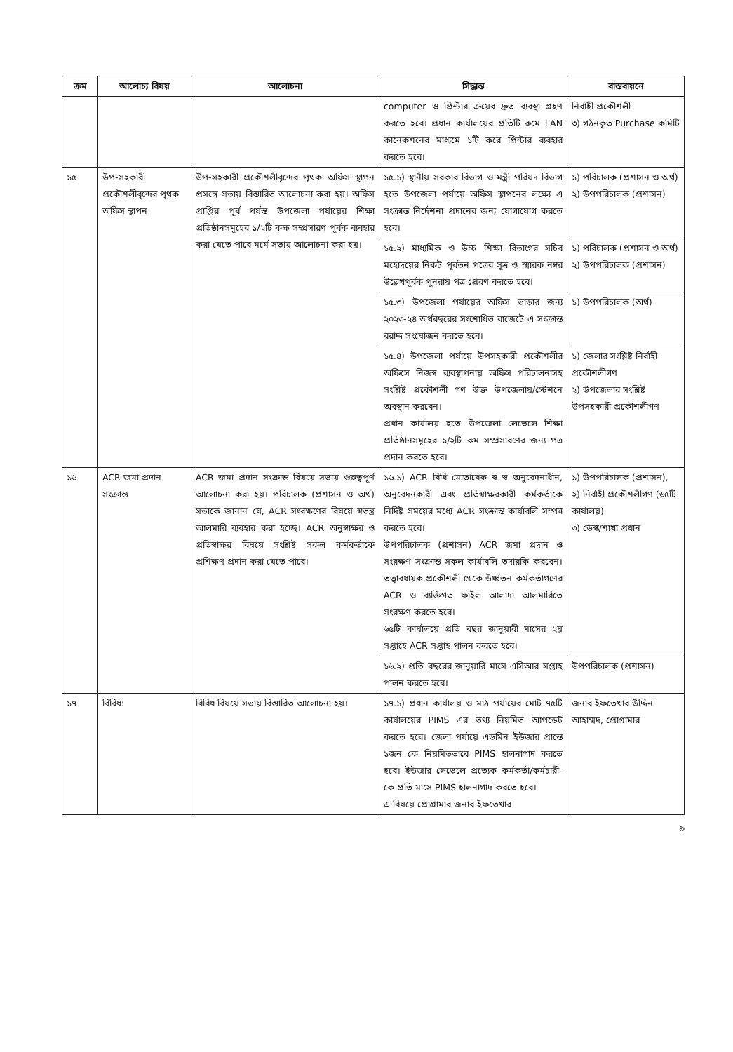| ক্রম | আলোচ্য বিষয় | আলোচনা | সিদ্ধান্ত | বাস্তবায়নে |
| --- | --- | --- | --- | --- |
| | | | computer ও প্রিন্টার ক্রয়ের দ্রুত ব্যবস্থা গ্রহণ করতে হবে। প্রধান কার্যালয়ের প্রতিটি রুমে LAN কানেকশনের মাধ্যমে ১টি করে প্রিন্টার ব্যবহার করতে হবে। | নির্বাহী প্রকৌশলী ৩) গঠনকৃত Purchase কমিটি |
| ১৫ | উপ-সহকারী প্রকৌশলীবৃন্দের পৃথক অফিস স্থাপন | উপ-সহকারী প্রকৌশলীবৃন্দের পৃথক অফিস স্থাপন প্রসঙ্গে সভায় বিস্তারিত আলোচনা করা হয়। অফিস প্রাপ্তির পূর্ব পর্যন্ত উপজেলা পর্যায়ের শিক্ষা প্রতিষ্ঠানসমূহের ১/২টি কক্ষ সম্প্রসারণ পূর্বক ব্যবহার করা যেতে পারে মর্মে সভায় আলোচনা করা হয়। | ১৫.১) স্থানীয় সরকার বিভাগ ও মন্ত্রী পরিষদ বিভাগ হতে উপজেলা পর্যায়ে অফিস স্থাপনের লক্ষ্যে এ সংক্রান্ত নির্দেশনা প্রদানের জন্য যোগাযোগ করতে হবে। | ১) পরিচালক (প্রশাসন ও অর্থ) ২) উপপরিচালক (প্রশাসন) |
| | | | ১৫.২) মাধ্যমিক ও উচ্চ শিক্ষা বিভাগের সচিব মহোদয়ের নিকট পূর্বতন পত্রের সূত্র ও স্মারক নম্বর উল্লেখপূর্বক পুনরায় পত্র প্রেরণ করতে হবে। | ১) পরিচালক (প্রশাসন ও অর্থ) ২) উপপরিচালক (প্রশাসন) |
| | | | ১৫.৩) উপজেলা পর্যায়ের অফিস ভাড়ার জন্য ২০২৩-২৪ অর্থবছরের সংশোধিত বাজেটে এ সংক্রান্ত বরাদ্দ সংযোজন করতে হবে। | ১) উপপরিচালক (অর্থ) |
| | | | ১৫.৪) উপজেলা পর্যায়ে উপসহকারী প্রকৌশলীর অফিসে নিজস্ব ব্যবস্থাপনায় অফিস পরিচালনাসহ সংশ্লিষ্ট প্রকৌশলী গণ উক্ত উপজেলায়/স্টেশনে অবস্থান করবেন। প্রধান কার্যালয় হতে উপজেলা লেভেলে শিক্ষা প্রতিষ্ঠানসমূহের ১/২টি রুম সম্প্রসারণের জন্য পত্র প্রদান করতে হবে। | ১) জেলার সংশ্লিষ্ট নির্বাহী প্রকৌশলীগণ ২) উপজেলার সংশ্লিষ্ট উপসহকারী প্রকৌশলীগণ |
| ১৬ | ACR জমা প্রদান সংক্রান্ত | ACR জমা প্রদান সংক্রান্ত বিষয়ে সভায় গুরুত্বপূর্ণ আলোচনা করা হয়। পরিচালক (প্রশাসন ও অর্থ) সভাকে জানান যে, ACR সংরক্ষণের বিষয়ে স্বতন্ত্র আলমারি ব্যবহার করা হচ্ছে। ACR অনুস্বাক্ষর ও প্রতিস্বাক্ষর বিষয়ে সংশ্লিষ্ট সকল কর্মকর্তাকে প্রশিক্ষণ প্রদান করা যেতে পারে। | ১৬.১) ACR বিধি মোতাবেক স্ব স্ব অনুবেদনাধীন, অনুবেদনকারী এবং প্রতিস্বাক্ষরকারী কর্মকর্তাকে নির্দিষ্ট সময়ের মধ্যে ACR সংক্রান্ত কার্যাবলি সম্পন্ন করতে হবে। উপপরিচালক (প্রশাসন) ACR জমা প্রদান ও সংরক্ষণ সংক্রান্ত সকল কার্যাবলি তদারকি করবেন। তত্ত্বাবধায়ক প্রকৌশলী থেকে উর্ধ্বতন কর্মকর্তাগণের ACR ও ব্যক্তিগত ফাইল আলাদা আলমারিতে সংরক্ষণ করতে হবে। ৬৫টি কার্যালয়ে প্রতি বছর জানুয়ারী মাসের ২য় সপ্তাহে ACR সপ্তাহ পালন করতে হবে। | ১) উপপরিচালক (প্রশাসন), ২) নির্বাহী প্রকৌশলীগণ (৬৫টি কার্যালয়) ৩) ডেস্ক/শাখা প্রধান |
| | | | ১৬.২) প্রতি বছরের জানুয়ারি মাসে এসিআর সপ্তাহ পালন করতে হবে। | উপপরিচালক (প্রশাসন) |
| ১৭ | বিবিধ: | বিবিধ বিষয়ে সভায় বিস্তারিত আলোচনা হয়। | ১৭.১) প্রধান কার্যালয় ও মাঠ পর্যায়ের মোট ৭৫টি কার্যালয়ের PIMS এর তথ্য নিয়মিত আপডেট করতে হবে। জেলা পর্যায়ে এডমিন ইউজার প্রান্তে ১জন কে নিয়মিতভাবে PIMS হালনাগাদ করতে হবে। ইউজার লেভেলে প্রত্যেক কর্মকর্তা/কর্মচারী-কে প্রতি মাসে PIMS হালনাগাদ করতে হবে। এ বিষয়ে প্রোগ্রামার জনাব ইফতেখার | জনাব ইফতেখার উদ্দিন আহাম্মদ, প্রোগ্রামার |
৯